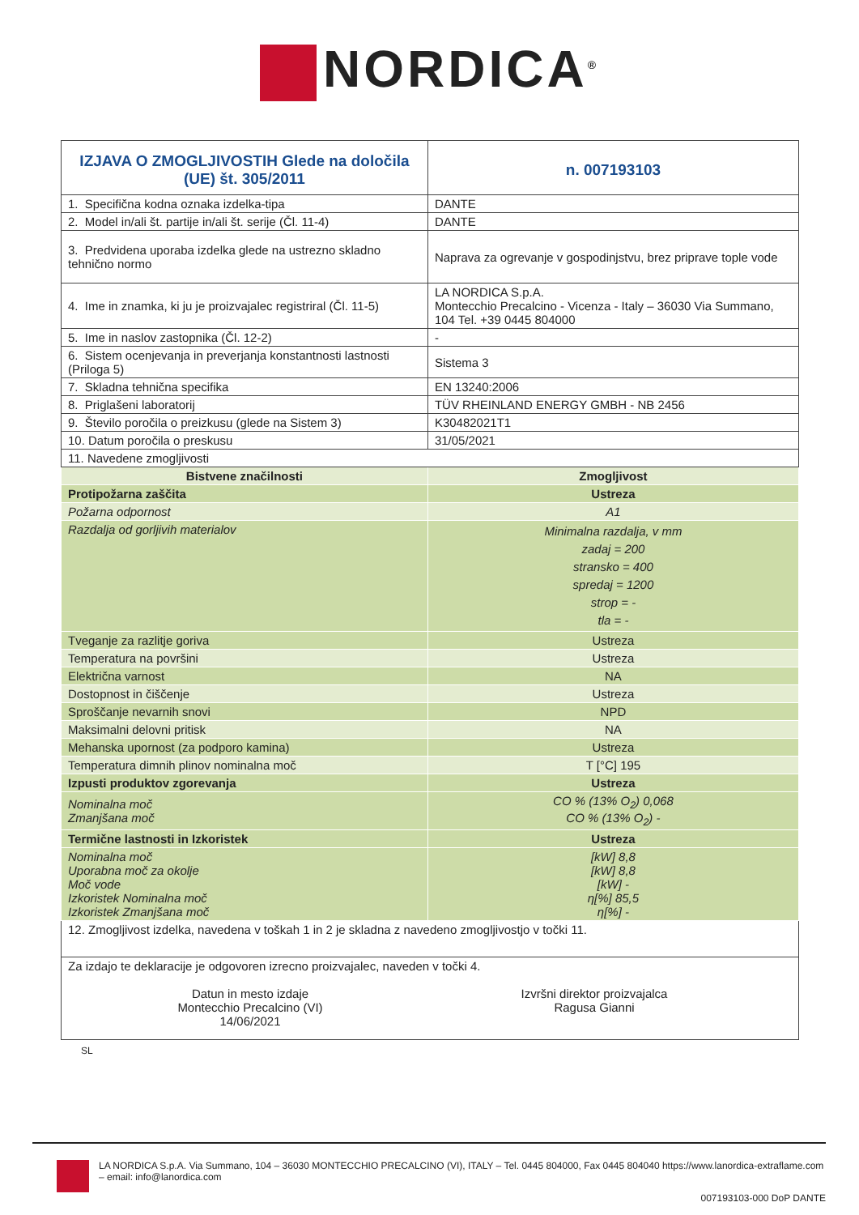NORDICA<sup>®</sup>
| IZJAVA O ZMOGLJIVOSTIH Glede na določila (UE) št. 305/2011 | | n. 007193103 |
| 1. Specifična kodna oznaka izdelka-tipa | DANTE | |
| 2. Model in/ali št. partije in/ali št. serije (Čl. 11-4) | DANTE | |
| 3. Predvidena uporaba izdelka glede na ustrezno skladno tehnično normo | Naprava za ogrevanje v gospodinjstvu, brez priprave tople vode | |
| 4. Ime in znamka, ki ju je proizvajalec registriral (Čl. 11-5) | LA NORDICA S.p.A. Montecchio Precalcino - Vicenza - Italy – 36030 Via Summano, 104 Tel. +39 0445 804000 | |
| 5. Ime in naslov zastopnika (Čl. 12-2) | - | |
| 6. Sistem ocenjevanja in preverjanja konstantnosti lastnosti (Priloga 5) | Sistema 3 | |
| 7. Skladna tehnična specifika | EN 13240:2006 | |
| 8. Priglašeni laboratorij | TÜV RHEINLAND ENERGY GMBH - NB 2456 | |
| 9. Število poročila o preizkusu (glede na Sistem 3) | K30482021T1 | |
| 10. Datum poročila o preskusu | 31/05/2021 | |
| 11. Navedene zmogljivosti | | |
| Bistvene značilnosti | Zmogljivost | |
| Protipožarna zaščita | Ustreza | |
| Požarna odpornost | A1 | |
| Razdalja od gorljivih materialov | Minimalna razdalja, v mm zadaj = 200 stransko = 400 spredaj = 1200 strop = - tla = - | |
| Tveganje za razlitje goriva | Ustreza | |
| Temperatura na površini | Ustreza | |
| Električna varnost | NA | |
| Dostopnost in čiščenje | Ustreza | |
| Sproščanje nevarnih snovi | NPD | |
| Maksimalni delovni pritisk | NA | |
| Mehanska upornost (za podporo kamina) | Ustreza | |
| Temperatura dimnih plinov nominalna moč | T [°C] 195 | |
| Izpusti produktov zgorevanja | Ustreza | |
| Nominalna moč Zmanjšana moč | CO % (13% O<sub>2</sub>) 0,068 CO % (13% O<sub>2</sub>) - | |
| Termične lastnosti in Izkoristek | Ustreza | |
| Nominalna moč Uporabna moč za okolje Moč vode Izkoristek Nominalna moč Izkoristek Zmanjšana moč | [kW] 8,8 [kW] 8,8 [kW] - η[%] 85,5 η[%] - | |
| 12. Zmogljivost izdelka, navedena v toškah 1 in 2 je skladna z navedeno zmogljivostjo v točki 11. | | |
| Za izdajo te deklaracije je odgovoren izrecno proizvajalec, naveden v točki 4. Datun in mesto izdaje Montecchio Precalcino (VI) 14/06/2021 Izvršni direktor proizvajalca Ragusa Gianni | | |
SL
LA NORDICA S.p.A. Via Summano, 104 – 36030 MONTECCHIO PRECALCINO (VI), ITALY – Tel. 0445 804000, Fax 0445 804040 https://www.lanordica-extraflame.com – email: info@lanordica.com
007193103-000 DoP DANTE